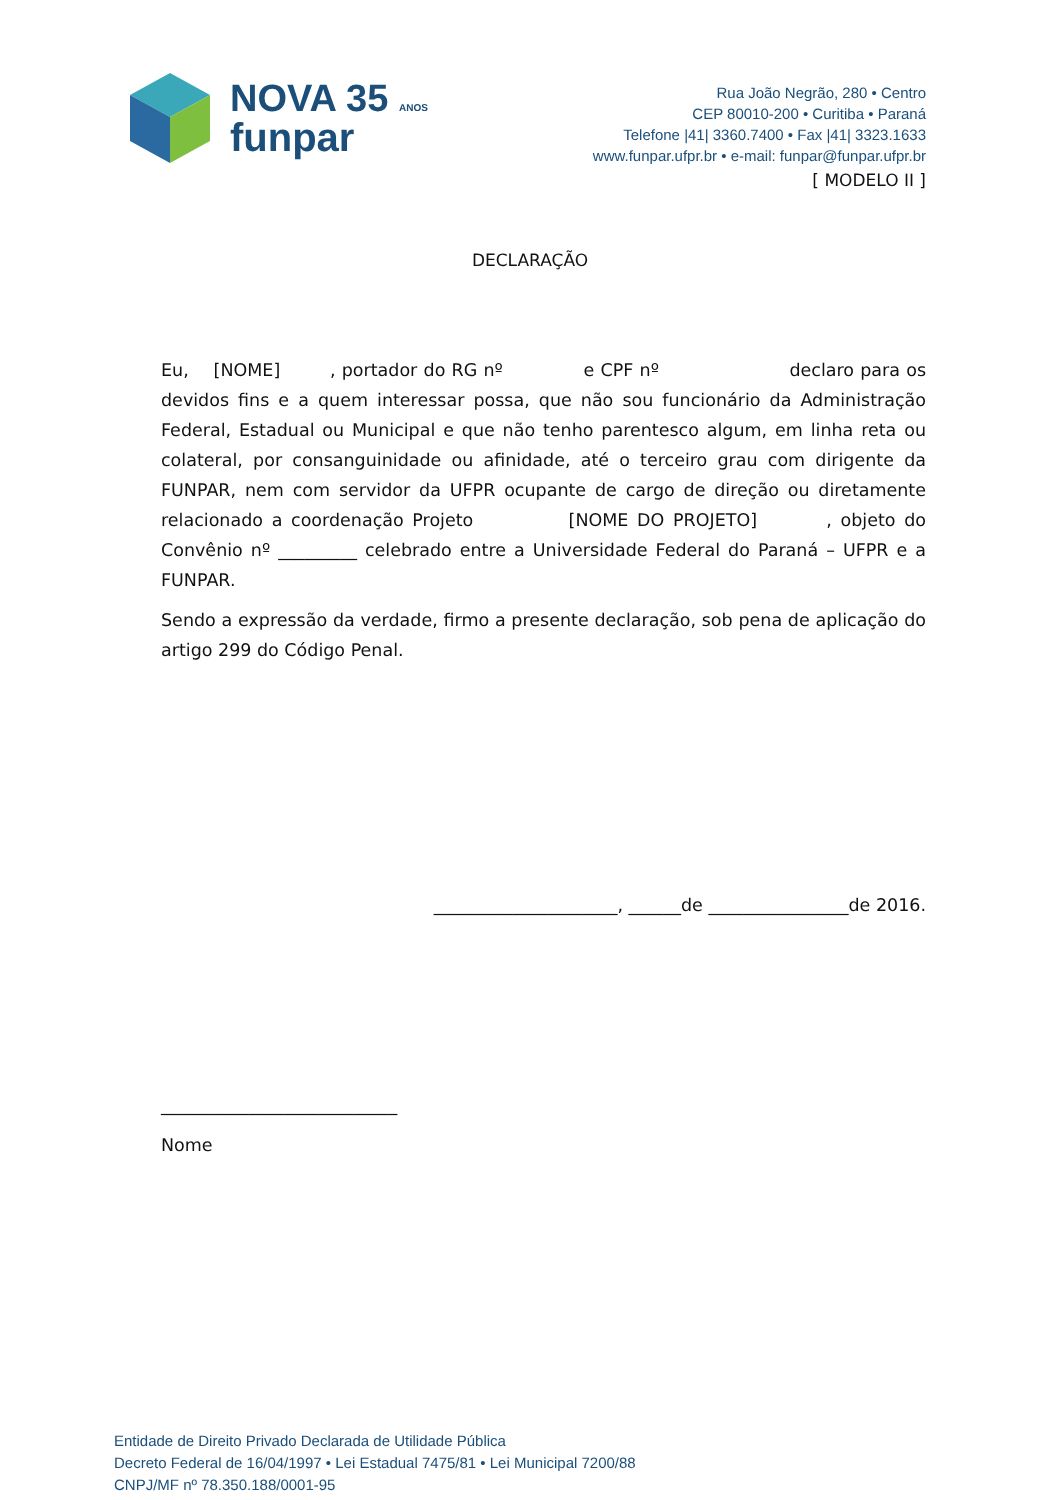NOVA 35 ANOS
funpar
Rua João Negrão, 280 • Centro
CEP 80010-200 • Curitiba • Paraná
Telefone |41| 3360.7400 • Fax |41| 3323.1633
www.funpar.ufpr.br • e-mail: funpar@funpar.ufpr.br
[ MODELO II ]
DECLARAÇÃO
Eu, [NOME] , portador do RG nº e CPF nº declaro para os devidos fins e a quem interessar possa, que não sou funcionário da Administração Federal, Estadual ou Municipal e que não tenho parentesco algum, em linha reta ou colateral, por consanguinidade ou afinidade, até o terceiro grau com dirigente da FUNPAR, nem com servidor da UFPR ocupante de cargo de direção ou diretamente relacionado a coordenação Projeto [NOME DO PROJETO] , objeto do Convênio nº _________ celebrado entre a Universidade Federal do Paraná – UFPR e a FUNPAR.
Sendo a expressão da verdade, firmo a presente declaração, sob pena de aplicação do artigo 299 do Código Penal.
_____________________, ______de ________________de 2016.
___________________________
Nome
Entidade de Direito Privado Declarada de Utilidade Pública
Decreto Federal de 16/04/1997 • Lei Estadual 7475/81 • Lei Municipal 7200/88
CNPJ/MF nº 78.350.188/0001-95